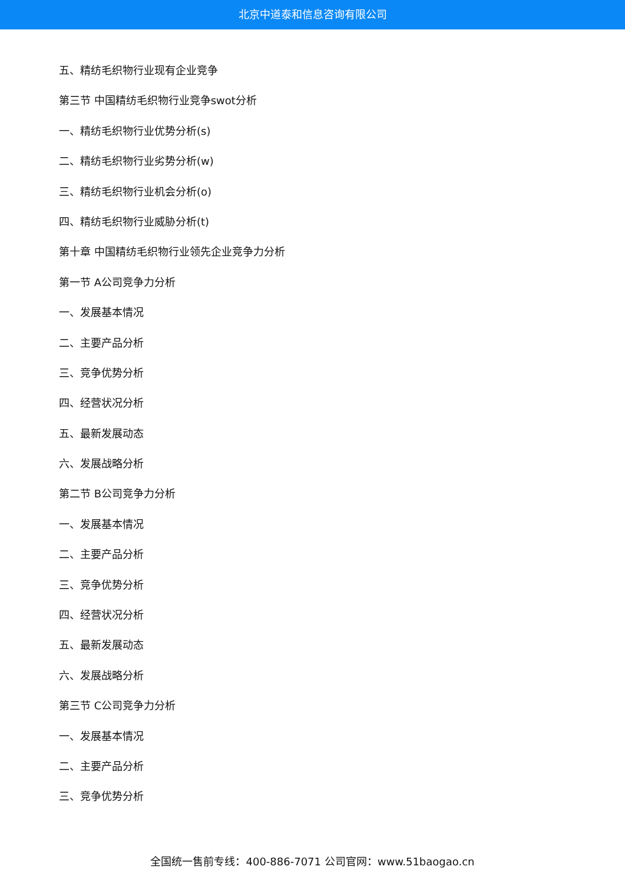北京中道泰和信息咨询有限公司
五、精纺毛织物行业现有企业竞争
第三节 中国精纺毛织物行业竞争swot分析
一、精纺毛织物行业优势分析(s)
二、精纺毛织物行业劣势分析(w)
三、精纺毛织物行业机会分析(o)
四、精纺毛织物行业威胁分析(t)
第十章 中国精纺毛织物行业领先企业竞争力分析
第一节 A公司竞争力分析
一、发展基本情况
二、主要产品分析
三、竞争优势分析
四、经营状况分析
五、最新发展动态
六、发展战略分析
第二节 B公司竞争力分析
一、发展基本情况
二、主要产品分析
三、竞争优势分析
四、经营状况分析
五、最新发展动态
六、发展战略分析
第三节 C公司竞争力分析
一、发展基本情况
二、主要产品分析
三、竞争优势分析
全国统一售前专线：400-886-7071 公司官网：www.51baogao.cn